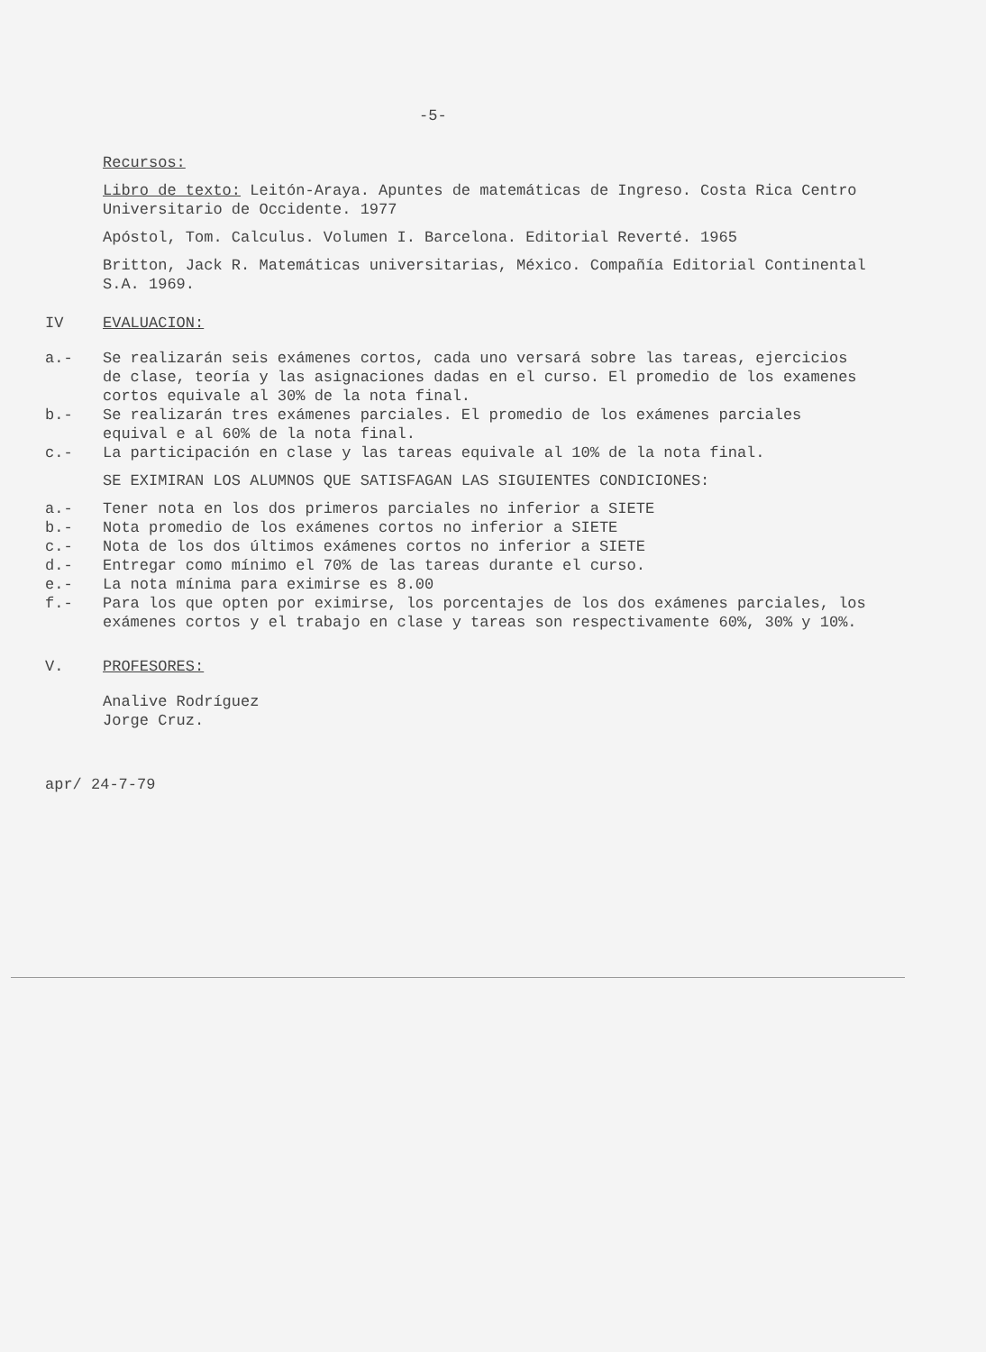-5-
Recursos:
Libro de texto: Leitón-Araya. Apuntes de matemáticas de Ingreso. Costa Rica Centro Universitario de Occidente. 1977
Apóstol, Tom. Calculus. Volumen I. Barcelona. Editorial Reverté. 1965
Britton, Jack R. Matemáticas universitarias, México. Compañía Editorial Continental S.A. 1969.
IV EVALUACION:
a.- Se realizarán seis exámenes cortos, cada uno versará sobre las tareas, ejercicios de clase, teoría y las asignaciones dadas en el curso. El promedio de los examenes cortos equivale al 30% de la nota final.
b.- Se realizarán tres exámenes parciales. El promedio de los exámenes parciales equival e al 60% de la nota final.
c.- La participación en clase y las tareas equivale al 10% de la nota final.
SE EXIMIRAN LOS ALUMNOS QUE SATISFAGAN LAS SIGUIENTES CONDICIONES:
a.- Tener nota en los dos primeros parciales no inferior a SIETE
b.- Nota promedio de los exámenes cortos no inferior a SIETE
c.- Nota de los dos últimos exámenes cortos no inferior a SIETE
d.- Entregar como mínimo el 70% de las tareas durante el curso.
e.- La nota mínima para eximirse es 8.00
f.- Para los que opten por eximirse, los porcentajes de los dos exámenes parciales, los exámenes cortos y el trabajo en clase y tareas son respectivamente 60%, 30% y 10%.
V. PROFESORES:
Analive Rodríguez
Jorge Cruz.
apr/ 24-7-79